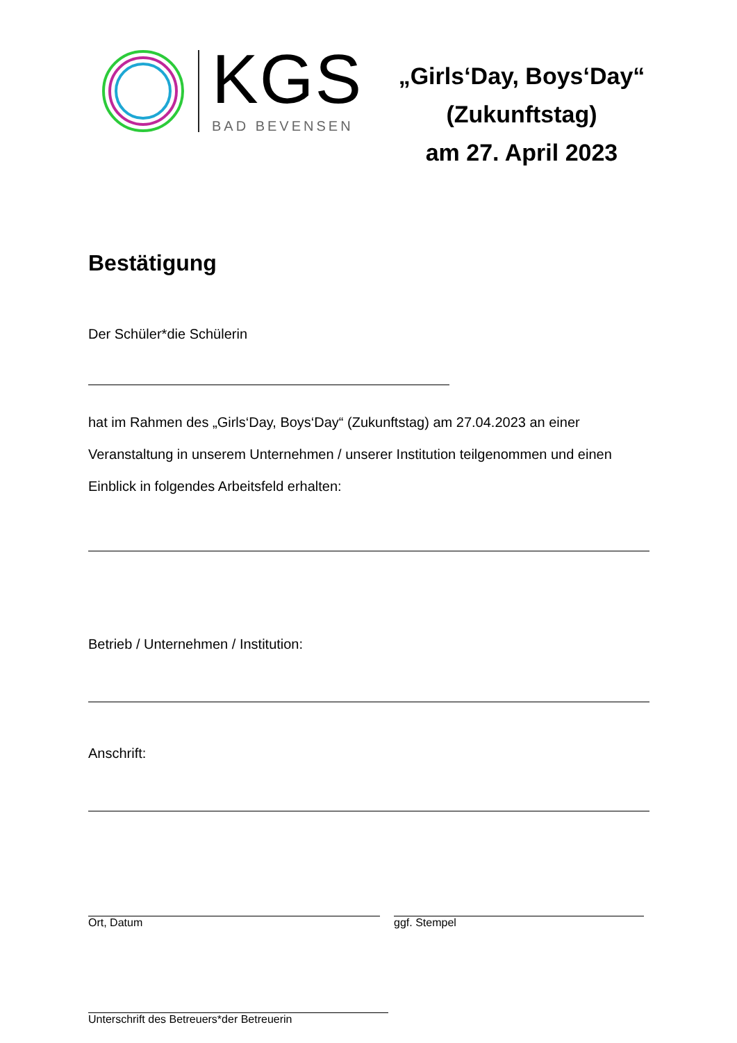KGS
BAD BEVENSEN
„Girls‘Day, Boys‘Day“
(Zukunftstag)
am 27. April 2023
Bestätigung
Der Schüler*die Schülerin
hat im Rahmen des „Girls‘Day, Boys‘Day“ (Zukunftstag) am 27.04.2023 an einer Veranstaltung in unserem Unternehmen / unserer Institution teilgenommen und einen Einblick in folgendes Arbeitsfeld erhalten:
Betrieb / Unternehmen / Institution:
Anschrift:
Ort, Datum ggf. Stempel
Unterschrift des Betreuers*der Betreuerin